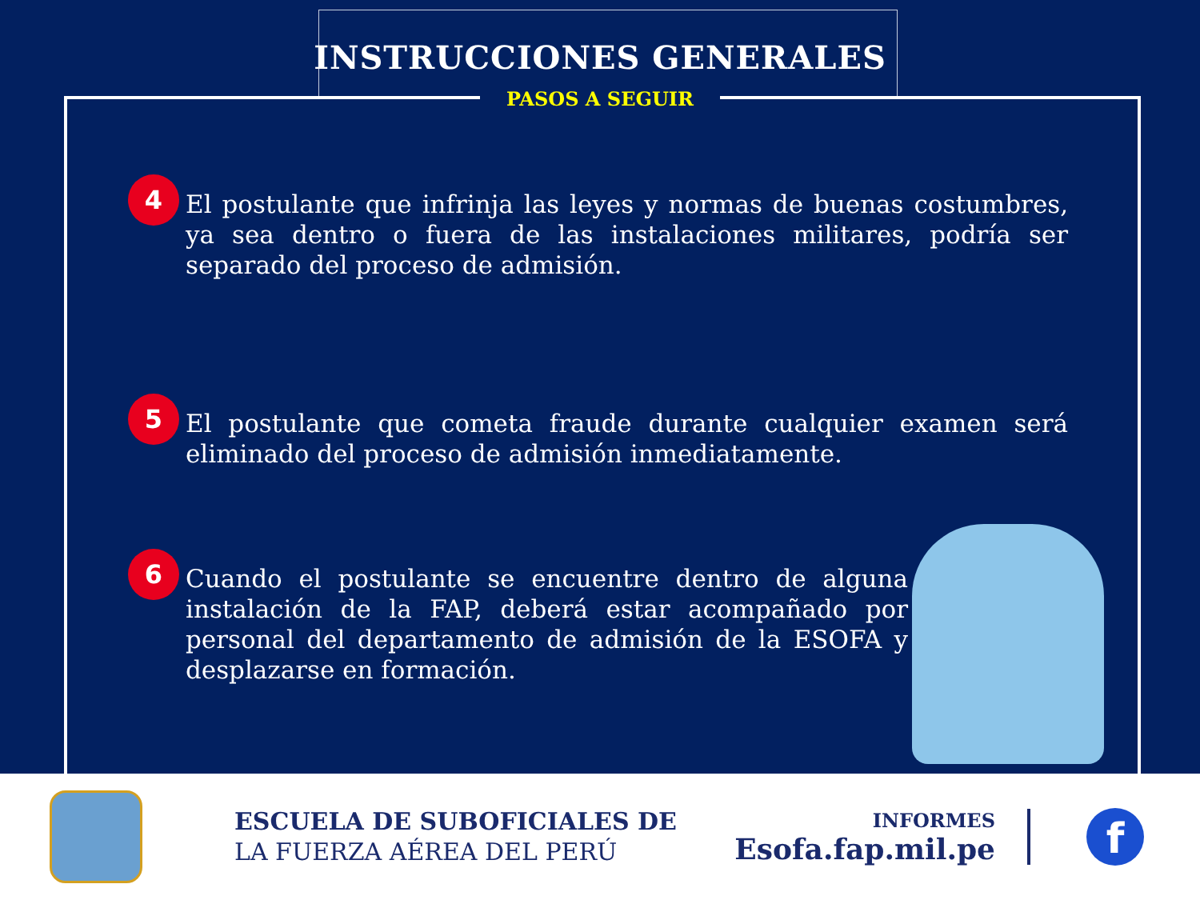INSTRUCCIONES GENERALES
PASOS A SEGUIR
4
El postulante que infrinja las leyes y normas de buenas costumbres, ya sea dentro o fuera de las instalaciones militares, podría ser separado del proceso de admisión.
5
El postulante que cometa fraude durante cualquier examen será eliminado del proceso de admisión inmediatamente.
6
Cuando el postulante se encuentre dentro de alguna instalación de la FAP, deberá estar acompañado por personal del departamento de admisión de la ESOFA y desplazarse en formación.
ESCUELA DE SUBOFICIALES DE
LA FUERZA AÉREA DEL PERÚ
INFORMES
Esofa.fap.mil.pe
f